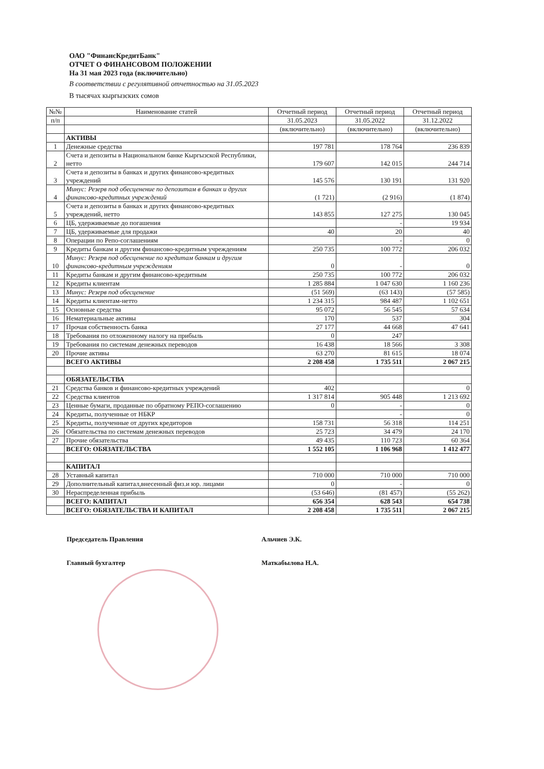ОАО "ФинансКредитБанк"
ОТЧЕТ О ФИНАНСОВОМ ПОЛОЖЕНИИ
На 31 мая 2023 года (включительно)
В соответствии с регулятивной отчетностью на 31.05.2023
В тысячах кыргызских сомов
| №№ | Наименование статей | Отчетный период | Отчетный период | Отчетный период |
| --- | --- | --- | --- | --- |
| п/п | | 31.05.2023 | 31.05.2022 | 31.12.2022 |
| | | (включительно) | (включительно) | (включительно) |
| | АКТИВЫ | | | |
| 1 | Денежные средства | 197 781 | 178 764 | 236 839 |
| 2 | Счета и депозиты в Национальном банке Кыргызской Республики, нетто | 179 607 | 142 015 | 244 714 |
| 3 | Счета и депозиты в банках и других финансово-кредитных учреждений | 145 576 | 130 191 | 131 920 |
| 4 | Минус: Резерв под обесценение по депозитам в банках и других финансово-кредитных учреждений | (1 721) | (2 916) | (1 874) |
| 5 | Счета и депозиты в банках и других финансово-кредитных учреждений, нетто | 143 855 | 127 275 | 130 045 |
| 6 | ЦБ, удерживаемые до погашения | | - | 19 934 |
| 7 | ЦБ, удерживаемые для продажи | 40 | 20 | 40 |
| 8 | Операции по Репо-соглашениям | | - | 0 |
| 9 | Кредиты банкам и другим финансово-кредитным учреждениям | 250 735 | 100 772 | 206 032 |
| 10 | Минус: Резерв под обесценение по кредитам банкам и другим финансово-кредитным учреждениям | 0 | - | 0 |
| 11 | Кредиты банкам и другим финансово-кредитным | 250 735 | 100 772 | 206 032 |
| 12 | Кредиты клиентам | 1 285 884 | 1 047 630 | 1 160 236 |
| 13 | Минус: Резерв под обесценение | (51 569) | (63 143) | (57 585) |
| 14 | Кредиты клиентам-нетто | 1 234 315 | 984 487 | 1 102 651 |
| 15 | Основные средства | 95 072 | 56 545 | 57 634 |
| 16 | Нематериальные активы | 170 | 537 | 304 |
| 17 | Прочая собственность банка | 27 177 | 44 668 | 47 641 |
| 18 | Требования по отложенному налогу на прибыль | 0 | 247 | |
| 19 | Требования по системам денежных переводов | 16 438 | 18 566 | 3 308 |
| 20 | Прочие активы | 63 270 | 81 615 | 18 074 |
| | ВСЕГО АКТИВЫ | 2 208 458 | 1 735 511 | 2 067 215 |
| | ОБЯЗАТЕЛЬСТВА | | | |
| 21 | Средства банков и финансово-кредитных учреждений | 402 | | 0 |
| 22 | Средства клиентов | 1 317 814 | 905 448 | 1 213 692 |
| 23 | Ценные бумаги, проданные по обратному РЕПО-соглашению | 0 | - | 0 |
| 24 | Кредиты, полученные от НБКР | | - | 0 |
| 25 | Кредиты, полученные от других кредиторов | 158 731 | 56 318 | 114 251 |
| 26 | Обязательства по системам денежных переводов | 25 723 | 34 479 | 24 170 |
| 27 | Прочие обязательства | 49 435 | 110 723 | 60 364 |
| | ВСЕГО: ОБЯЗАТЕЛЬСТВА | 1 552 105 | 1 106 968 | 1 412 477 |
| | КАПИТАЛ | | | |
| 28 | Уставный капитал | 710 000 | 710 000 | 710 000 |
| 29 | Дополнительный капитал,внесенный физ.и юр. лицами | 0 | - | 0 |
| 30 | Нераспределенная прибыль | (53 646) | (81 457) | (55 262) |
| | ВСЕГО: КАПИТАЛ | 656 354 | 628 543 | 654 738 |
| | ВСЕГО: ОБЯЗАТЕЛЬСТВА И КАПИТАЛ | 2 208 458 | 1 735 511 | 2 067 215 |
Председатель Правления Альчиев Э.К.
Главный бухгалтер Маткабылова Н.А.